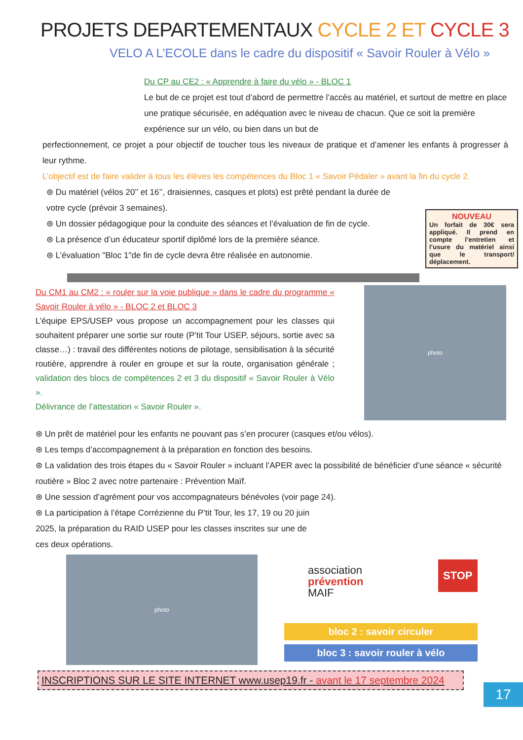PROJETS DEPARTEMENTAUX CYCLE 2 ET CYCLE 3
VELO A L’ECOLE dans le cadre du dispositif « Savoir Rouler à Vélo »
Du CP au CE2 : « Apprendre à faire du vélo » - BLOC 1
Le but de ce projet est tout d’abord de permettre l’accès au matériel, et surtout de mettre en place une pratique sécurisée, en adéquation avec le niveau de chacun. Que ce soit la première expérience sur un vélo, ou bien dans un but de
perfectionnement, ce projet a pour objectif de toucher tous les niveaux de pratique et d’amener les enfants à progresser à leur rythme.
L’objectif est de faire valider à tous les élèves les compétences du Bloc 1 « Savoir Pédaler » avant la fin du cycle 2.
NOUVEAU
Un forfait de 30€ sera appliqué. Il prend en compte l’entretien et l’usure du matériel ainsi que le transport/ déplacement.
⊛ Du matériel (vélos 20’’ et 16’’, draisiennes, casques et plots) est prêté pendant la durée de votre cycle (prévoir 3 semaines).
⊛ Un dossier pédagogique pour la conduite des séances et l’évaluation de fin de cycle.
⊛ La présence d’un éducateur sportif diplômé lors de la première séance.
⊛ L’évaluation "Bloc 1"de fin de cycle devra être réalisée en autonomie.
Du CM1 au CM2 : « rouler sur la voie publique » dans le cadre du programme « Savoir Rouler à vélo » - BLOC 2 et BLOC 3
L’équipe EPS/USEP vous propose un accompagnement pour les classes qui souhaitent préparer une sortie sur route (P’tit Tour USEP, séjours, sortie avec sa classe…) : travail des différentes notions de pilotage, sensibilisation à la sécurité routière, apprendre à rouler en groupe et sur la route, organisation générale ; validation des blocs de compétences 2 et 3 du dispositif « Savoir Rouler à Vélo ».
Délivrance de l’attestation « Savoir Rouler ».
photo
⊛ Un prêt de matériel pour les enfants ne pouvant pas s’en procurer (casques et/ou vélos).
⊛ Les temps d’accompagnement à la préparation en fonction des besoins.
⊛ La validation des trois étapes du « Savoir Rouler » incluant l’APER avec la possibilité de bénéficier d’une séance « sécurité routière » Bloc 2 avec notre partenaire : Prévention Maïf.
⊛ Une session d’agrément pour vos accompagnateurs bénévoles (voir page 24).
⊛ La participation à l’étape Corrézienne du P’tit Tour, les 17, 19 ou 20 juin 2025, la préparation du RAID USEP pour les classes inscrites sur une de ces deux opérations.
photo
association
prévention
MAIF
STOP
bloc 2 : savoir circuler
bloc 3 : savoir rouler à vélo
17
INSCRIPTIONS SUR LE SITE INTERNET www.usep19.fr - avant le 17 septembre 2024